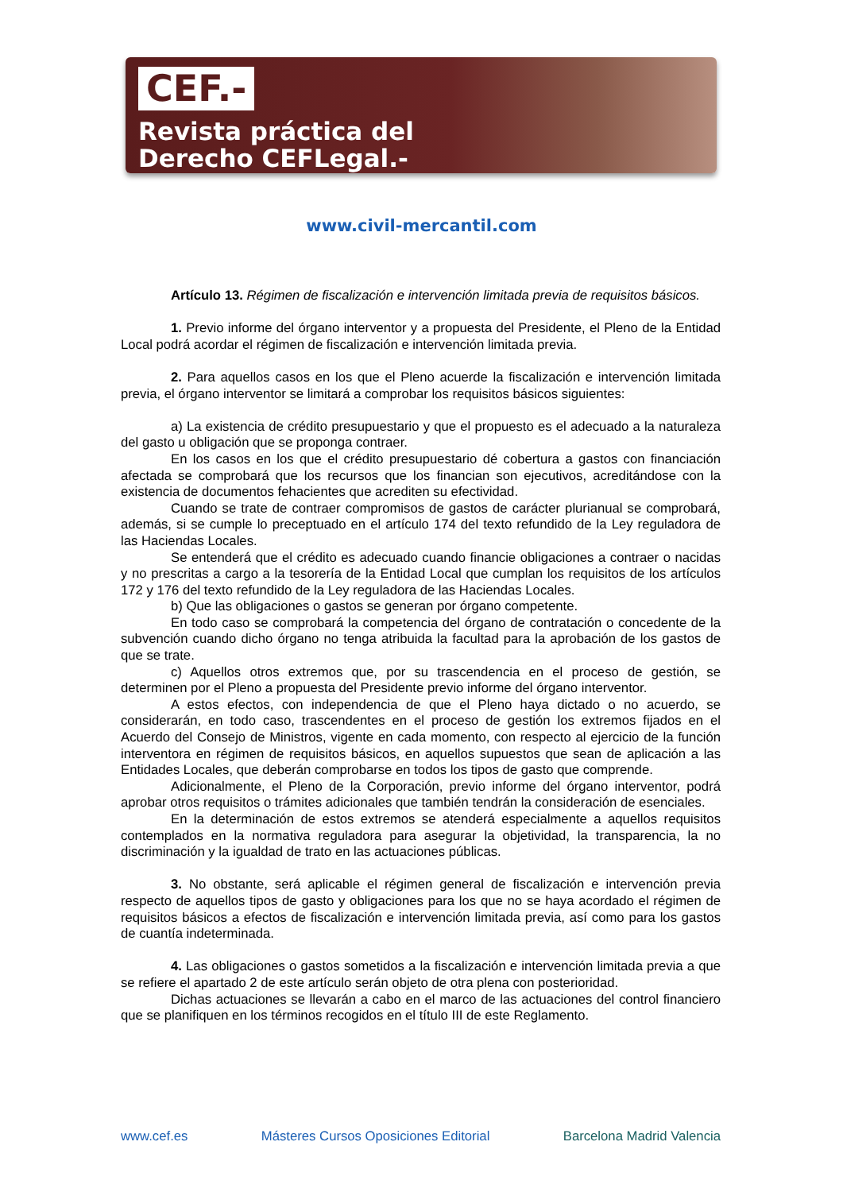CEF.-
Revista práctica del
Derecho CEFLegal.-
www.civil-mercantil.com
Artículo 13. Régimen de fiscalización e intervención limitada previa de requisitos básicos.
1. Previo informe del órgano interventor y a propuesta del Presidente, el Pleno de la Entidad Local podrá acordar el régimen de fiscalización e intervención limitada previa.
2. Para aquellos casos en los que el Pleno acuerde la fiscalización e intervención limitada previa, el órgano interventor se limitará a comprobar los requisitos básicos siguientes:
a) La existencia de crédito presupuestario y que el propuesto es el adecuado a la naturaleza del gasto u obligación que se proponga contraer.
En los casos en los que el crédito presupuestario dé cobertura a gastos con financiación afectada se comprobará que los recursos que los financian son ejecutivos, acreditándose con la existencia de documentos fehacientes que acrediten su efectividad.
Cuando se trate de contraer compromisos de gastos de carácter plurianual se comprobará, además, si se cumple lo preceptuado en el artículo 174 del texto refundido de la Ley reguladora de las Haciendas Locales.
Se entenderá que el crédito es adecuado cuando financie obligaciones a contraer o nacidas y no prescritas a cargo a la tesorería de la Entidad Local que cumplan los requisitos de los artículos 172 y 176 del texto refundido de la Ley reguladora de las Haciendas Locales.
b) Que las obligaciones o gastos se generan por órgano competente.
En todo caso se comprobará la competencia del órgano de contratación o concedente de la subvención cuando dicho órgano no tenga atribuida la facultad para la aprobación de los gastos de que se trate.
c) Aquellos otros extremos que, por su trascendencia en el proceso de gestión, se determinen por el Pleno a propuesta del Presidente previo informe del órgano interventor.
A estos efectos, con independencia de que el Pleno haya dictado o no acuerdo, se considerarán, en todo caso, trascendentes en el proceso de gestión los extremos fijados en el Acuerdo del Consejo de Ministros, vigente en cada momento, con respecto al ejercicio de la función interventora en régimen de requisitos básicos, en aquellos supuestos que sean de aplicación a las Entidades Locales, que deberán comprobarse en todos los tipos de gasto que comprende.
Adicionalmente, el Pleno de la Corporación, previo informe del órgano interventor, podrá aprobar otros requisitos o trámites adicionales que también tendrán la consideración de esenciales.
En la determinación de estos extremos se atenderá especialmente a aquellos requisitos contemplados en la normativa reguladora para asegurar la objetividad, la transparencia, la no discriminación y la igualdad de trato en las actuaciones públicas.
3. No obstante, será aplicable el régimen general de fiscalización e intervención previa respecto de aquellos tipos de gasto y obligaciones para los que no se haya acordado el régimen de requisitos básicos a efectos de fiscalización e intervención limitada previa, así como para los gastos de cuantía indeterminada.
4. Las obligaciones o gastos sometidos a la fiscalización e intervención limitada previa a que se refiere el apartado 2 de este artículo serán objeto de otra plena con posterioridad.
Dichas actuaciones se llevarán a cabo en el marco de las actuaciones del control financiero que se planifiquen en los términos recogidos en el título III de este Reglamento.
www.cef.es Másteres Cursos Oposiciones Editorial Barcelona Madrid Valencia